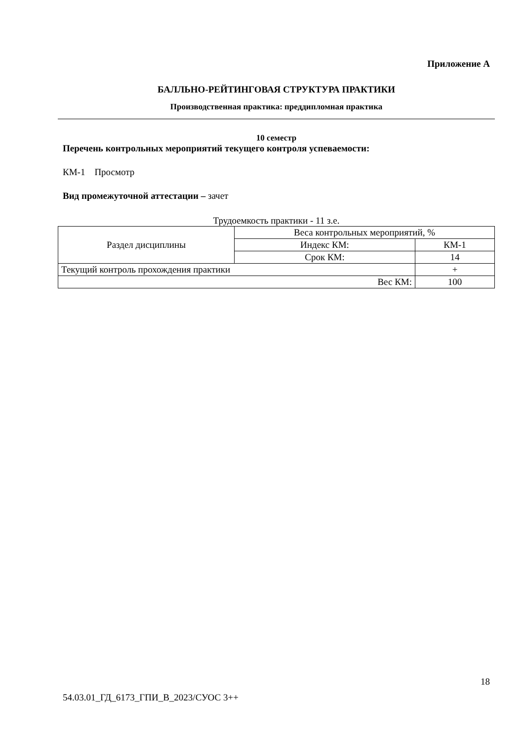Приложение А
БАЛЛЬНО-РЕЙТИНГОВАЯ СТРУКТУРА ПРАКТИКИ
Производственная практика: преддипломная практика
10 семестр
Перечень контрольных мероприятий текущего контроля успеваемости:
КМ-1 Просмотр
Вид промежуточной аттестации – зачет
Трудоемкость практики - 11 з.е.
| Раздел дисциплины | Веса контрольных мероприятий, % | |
| | Индекс КМ: | КМ-1 |
| | Срок КМ: | 14 |
| Текущий контроль прохождения практики | | + |
| Вес КМ: | | 100 |
18
54.03.01_ГД_6173_ГПИ_В_2023/СУОС 3++